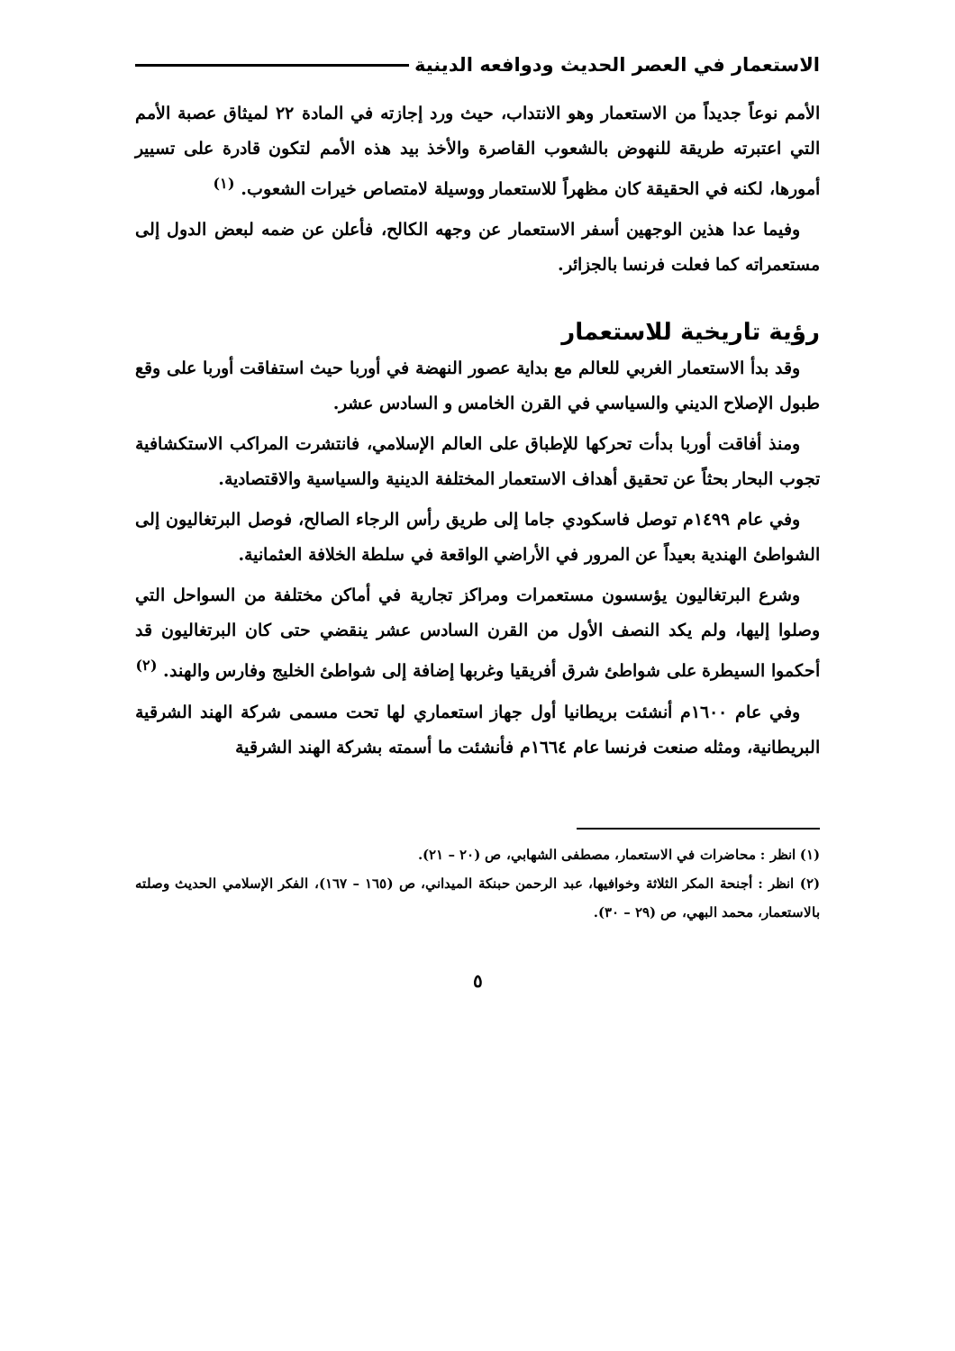الاستعمار في العصر الحديث ودوافعه الدينية
الأمم نوعاً جديداً من الاستعمار وهو الانتداب، حيث ورد إجازته في المادة ٢٢ لميثاق عصبة الأمم التي اعتبرته طريقة للنهوض بالشعوب القاصرة والأخذ بيد هذه الأمم لتكون قادرة على تسيير أمورها، لكنه في الحقيقة كان مظهراً للاستعمار ووسيلة لامتصاص خيرات الشعوب. <sup>(١)</sup>
وفيما عدا هذين الوجهين أسفر الاستعمار عن وجهه الكالح، فأعلن عن ضمه لبعض الدول إلى مستعمراته كما فعلت فرنسا بالجزائر.
رؤية تاريخية للاستعمار
وقد بدأ الاستعمار الغربي للعالم مع بداية عصور النهضة في أوربا حيث استفاقت أوربا على وقع طبول الإصلاح الديني والسياسي في القرن الخامس و السادس عشر.
ومنذ أفاقت أوربا بدأت تحركها للإطباق على العالم الإسلامي، فانتشرت المراكب الاستكشافية تجوب البحار بحثاً عن تحقيق أهداف الاستعمار المختلفة الدينية والسياسية والاقتصادية.
وفي عام ١٤٩٩م توصل فاسكودي جاما إلى طريق رأس الرجاء الصالح، فوصل البرتغاليون إلى الشواطئ الهندية بعيداً عن المرور في الأراضي الواقعة في سلطة الخلافة العثمانية.
وشرع البرتغاليون يؤسسون مستعمرات ومراكز تجارية في أماكن مختلفة من السواحل التي وصلوا إليها، ولم يكد النصف الأول من القرن السادس عشر ينقضي حتى كان البرتغاليون قد أحكموا السيطرة على شواطئ شرق أفريقيا وغربها إضافة إلى شواطئ الخليج وفارس والهند. <sup>(٢)</sup>
وفي عام ١٦٠٠م أنشئت بريطانيا أول جهاز استعماري لها تحت مسمى شركة الهند الشرقية البريطانية، ومثله صنعت فرنسا عام ١٦٦٤م فأنشئت ما أسمته بشركة الهند الشرقية
(١) انظر : محاضرات في الاستعمار، مصطفى الشهابي، ص (٢٠ – ٢١).
(٢) انظر : أجنحة المكر الثلاثة وخوافيها، عبد الرحمن حبنكة الميداني، ص (١٦٥ – ١٦٧)، الفكر الإسلامي الحديث وصلته بالاستعمار، محمد البهي، ص (٢٩ – ٣٠).
٥